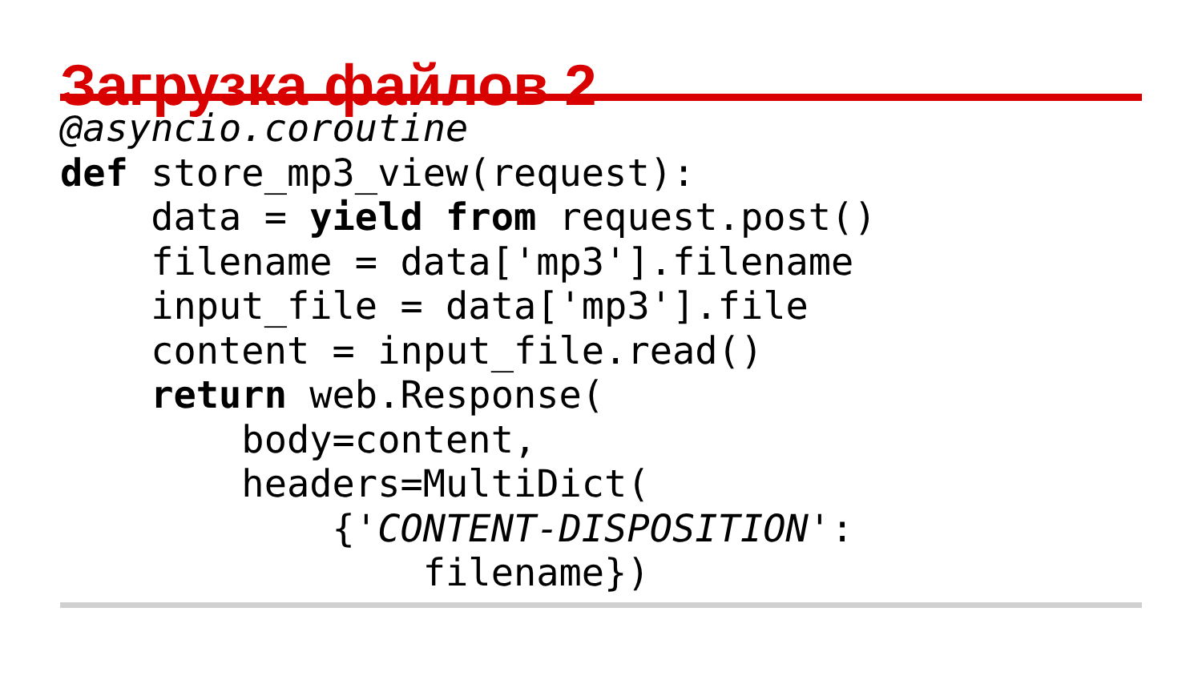Загрузка файлов 2
@asyncio.coroutine
def store_mp3_view(request):
    data = yield from request.post()
    filename = data['mp3'].filename
    input_file = data['mp3'].file
    content = input_file.read()
    return web.Response(
        body=content,
        headers=MultiDict(
            {'CONTENT-DISPOSITION':
                filename})